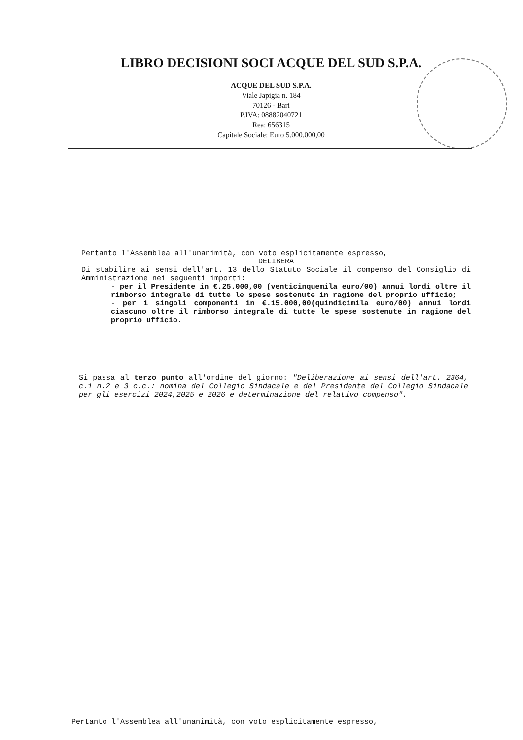LIBRO DECISIONI SOCI ACQUE DEL SUD S.P.A.
ACQUE DEL SUD S.P.A.
Viale Japigia n. 184
70126 - Bari
P.IVA: 08882040721
Rea: 656315
Capitale Sociale: Euro 5.000.000,00
Pertanto l'Assemblea all'unanimità, con voto esplicitamente espresso,
DELIBERA
Di stabilire ai sensi dell'art. 13 dello Statuto Sociale il compenso del Consiglio di Amministrazione nei seguenti importi:
- per il Presidente in €.25.000,00 (venticinquemila euro/00) annui lordi oltre il rimborso integrale di tutte le spese sostenute in ragione del proprio ufficio;
- per i singoli componenti in €.15.000,00(quindicimila euro/00) annui lordi ciascuno oltre il rimborso integrale di tutte le spese sostenute in ragione del proprio ufficio.
Si passa al terzo punto all'ordine del giorno: "Deliberazione ai sensi dell'art. 2364, c.1 n.2 e 3 c.c.: nomina del Collegio Sindacale e del Presidente del Collegio Sindacale per gli esercizi 2024,2025 e 2026 e determinazione del relativo compenso".
Pertanto l'Assemblea all'unanimità, con voto esplicitamente espresso,